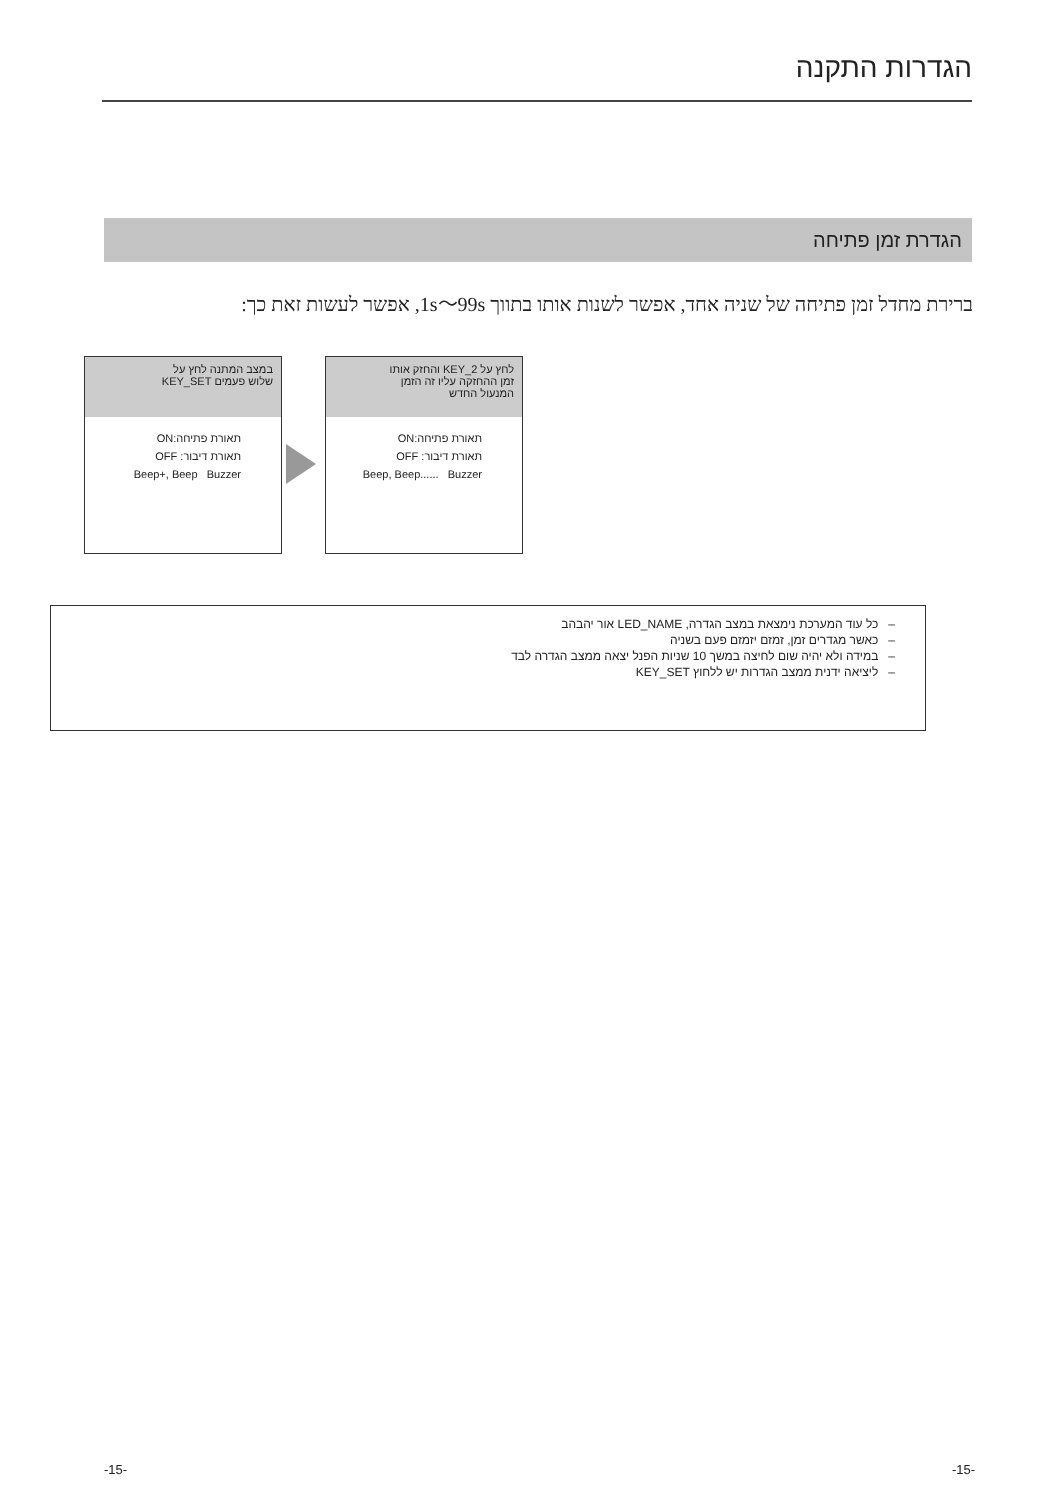הגדרות התקנה
הגדרת זמן פתיחה
ברירת מחדל זמן פתיחה של שניה אחד, אפשר לשנות אותו בתווך 1s～99s, אפשר לעשות זאת כך:
במצב המתנה לחץ על
שלוש פעמים KEY_SET
תאורת פתיחה:ON
תאורת דיבור: OFF
Beep+, Beep Buzzer
לחץ על KEY_2 והחזק אותו
זמן ההחזקה עליו זה הזמן
המנעול החדש
תאורת פתיחה:ON
תאורת דיבור: OFF
Beep, Beep...... Buzzer
– כל עוד המערכת נימצאת במצב הגדרה, LED_NAME אור יהבהב
– כאשר מגדרים זמן, זמזם יזמזם פעם בשניה
– במידה ולא יהיה שום לחיצה במשך 10 שניות הפנל יצאה ממצב הגדרה לבד
– ליציאה ידנית ממצב הגדרות יש ללחוץ KEY_SET
-15- -15-